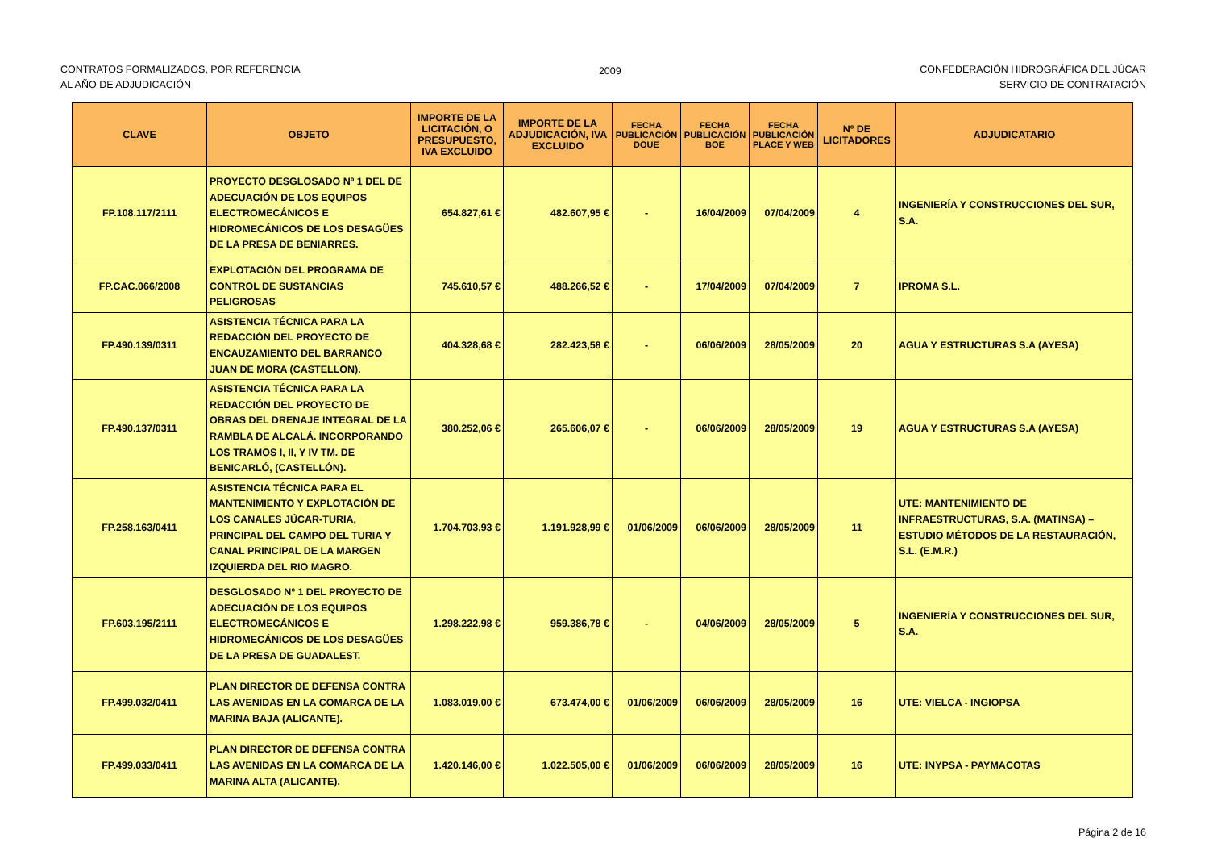CONTRATOS FORMALIZADOS, POR REFERENCIA
AL AÑO DE ADJUDICACIÓN
2009 CONFEDERACIÓN HIDROGRÁFICA DEL JÚCAR
SERVICIO DE CONTRATACIÓN
| CLAVE | OBJETO | IMPORTE DE LA LICITACIÓN, O PRESUPUESTO, IVA EXCLUIDO | IMPORTE DE LA ADJUDICACIÓN, IVA EXCLUIDO | FECHA PUBLICACIÓN DOUE | FECHA PUBLICACIÓN BOE | FECHA PUBLICACIÓN PLACE Y WEB | Nº DE LICITADORES | ADJUDICATARIO |
| --- | --- | --- | --- | --- | --- | --- | --- | --- |
| FP.108.117/2111 | PROYECTO DESGLOSADO Nº 1 DEL DE ADECUACIÓN DE LOS EQUIPOS ELECTROMECÁNICOS E HIDROMECÁNICOS DE LOS DESAGÜES DE LA PRESA DE BENIARRES. | 654.827,61 € | 482.607,95 € | - | 16/04/2009 | 07/04/2009 | 4 | INGENIERÍA Y CONSTRUCCIONES DEL SUR, S.A. |
| FP.CAC.066/2008 | EXPLOTACIÓN DEL PROGRAMA DE CONTROL DE SUSTANCIAS PELIGROSAS | 745.610,57 € | 488.266,52 € | - | 17/04/2009 | 07/04/2009 | 7 | IPROMA S.L. |
| FP.490.139/0311 | ASISTENCIA TÉCNICA PARA LA REDACCIÓN DEL PROYECTO DE ENCAUZAMIENTO DEL BARRANCO JUAN DE MORA (CASTELLON). | 404.328,68 € | 282.423,58 € | - | 06/06/2009 | 28/05/2009 | 20 | AGUA Y ESTRUCTURAS S.A (AYESA) |
| FP.490.137/0311 | ASISTENCIA TÉCNICA PARA LA REDACCIÓN DEL PROYECTO DE OBRAS DEL DRENAJE INTEGRAL DE LA RAMBLA DE ALCALÁ. INCORPORANDO LOS TRAMOS I, II, Y IV TM. DE BENICARLÓ, (CASTELLÓN). | 380.252,06 € | 265.606,07 € | - | 06/06/2009 | 28/05/2009 | 19 | AGUA Y ESTRUCTURAS S.A (AYESA) |
| FP.258.163/0411 | ASISTENCIA TÉCNICA PARA EL MANTENIMIENTO Y EXPLOTACIÓN DE LOS CANALES JÚCAR-TURIA, PRINCIPAL DEL CAMPO DEL TURIA Y CANAL PRINCIPAL DE LA MARGEN IZQUIERDA DEL RIO MAGRO. | 1.704.703,93 € | 1.191.928,99 € | 01/06/2009 | 06/06/2009 | 28/05/2009 | 11 | UTE: MANTENIMIENTO DE INFRAESTRUCTURAS, S.A. (MATINSA) – ESTUDIO MÉTODOS DE LA RESTAURACIÓN, S.L. (E.M.R.) |
| FP.603.195/2111 | DESGLOSADO Nº 1 DEL PROYECTO DE ADECUACIÓN DE LOS EQUIPOS ELECTROMECÁNICOS E HIDROMECÁNICOS DE LOS DESAGÜES DE LA PRESA DE GUADALEST. | 1.298.222,98 € | 959.386,78 € | - | 04/06/2009 | 28/05/2009 | 5 | INGENIERÍA Y CONSTRUCCIONES DEL SUR, S.A. |
| FP.499.032/0411 | PLAN DIRECTOR DE DEFENSA CONTRA LAS AVENIDAS EN LA COMARCA DE LA MARINA BAJA (ALICANTE). | 1.083.019,00 € | 673.474,00 € | 01/06/2009 | 06/06/2009 | 28/05/2009 | 16 | UTE: VIELCA - INGIOPSA |
| FP.499.033/0411 | PLAN DIRECTOR DE DEFENSA CONTRA LAS AVENIDAS EN LA COMARCA DE LA MARINA ALTA (ALICANTE). | 1.420.146,00 € | 1.022.505,00 € | 01/06/2009 | 06/06/2009 | 28/05/2009 | 16 | UTE: INYPSA - PAYMACOTAS |
Página 2 de 16